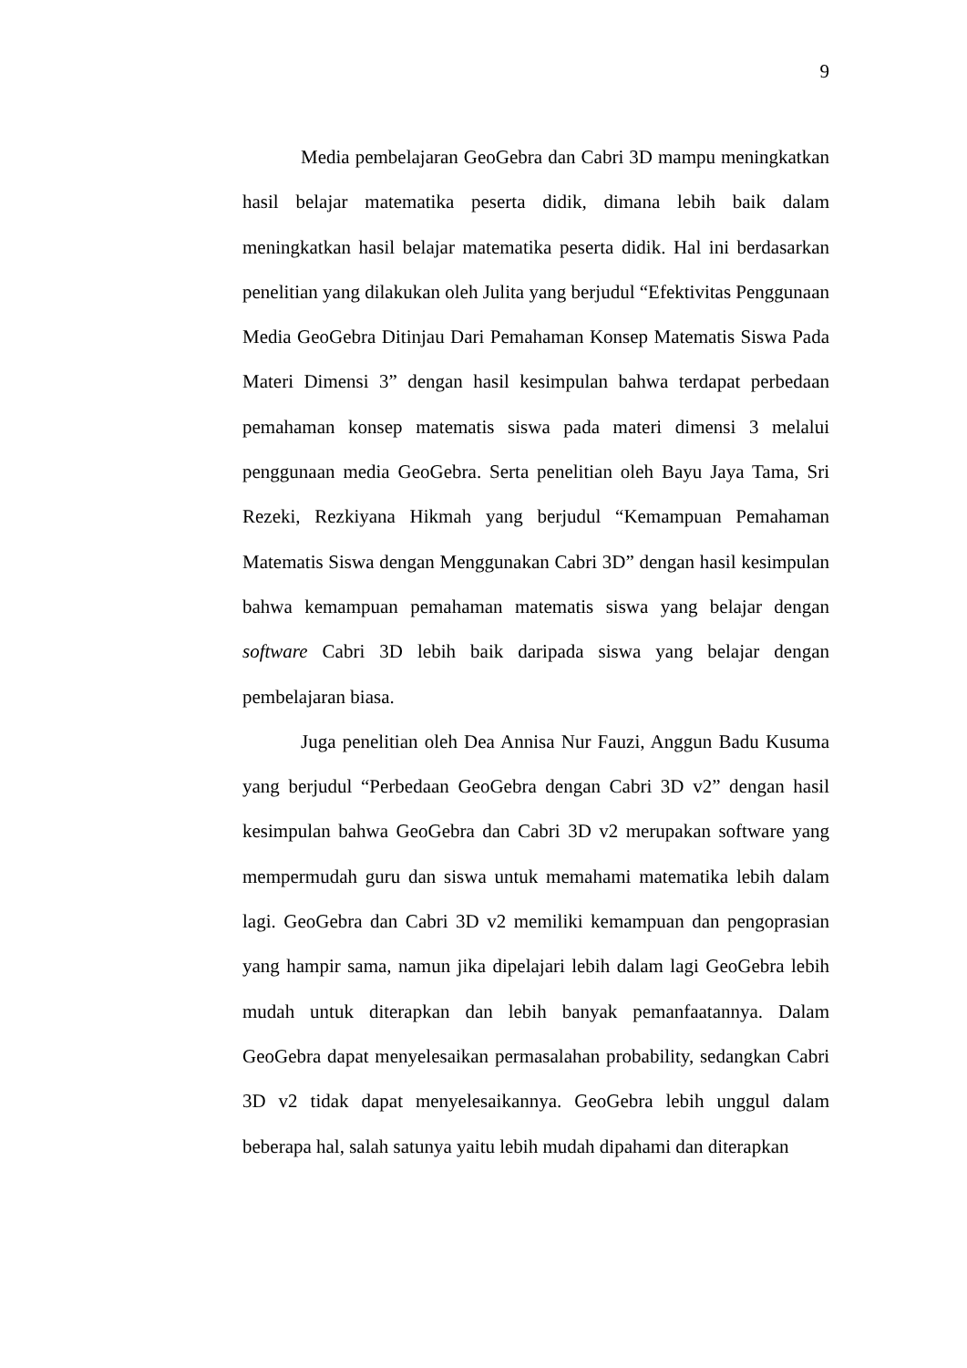9
Media pembelajaran GeoGebra dan Cabri 3D mampu meningkatkan hasil belajar matematika peserta didik, dimana lebih baik dalam meningkatkan hasil belajar matematika peserta didik. Hal ini berdasarkan penelitian yang dilakukan oleh Julita yang berjudul “Efektivitas Penggunaan Media GeoGebra Ditinjau Dari Pemahaman Konsep Matematis Siswa Pada Materi Dimensi 3” dengan hasil kesimpulan bahwa terdapat perbedaan pemahaman konsep matematis siswa pada materi dimensi 3 melalui penggunaan media GeoGebra. Serta penelitian oleh Bayu Jaya Tama, Sri Rezeki, Rezkiyana Hikmah yang berjudul “Kemampuan Pemahaman Matematis Siswa dengan Menggunakan Cabri 3D” dengan hasil kesimpulan bahwa kemampuan pemahaman matematis siswa yang belajar dengan software Cabri 3D lebih baik daripada siswa yang belajar dengan pembelajaran biasa.
Juga penelitian oleh Dea Annisa Nur Fauzi, Anggun Badu Kusuma yang berjudul “Perbedaan GeoGebra dengan Cabri 3D v2” dengan hasil kesimpulan bahwa GeoGebra dan Cabri 3D v2 merupakan software yang mempermudah guru dan siswa untuk memahami matematika lebih dalam lagi. GeoGebra dan Cabri 3D v2 memiliki kemampuan dan pengoprasian yang hampir sama, namun jika dipelajari lebih dalam lagi GeoGebra lebih mudah untuk diterapkan dan lebih banyak pemanfaatannya. Dalam GeoGebra dapat menyelesaikan permasalahan probability, sedangkan Cabri 3D v2 tidak dapat menyelesaikannya. GeoGebra lebih unggul dalam beberapa hal, salah satunya yaitu lebih mudah dipahami dan diterapkan